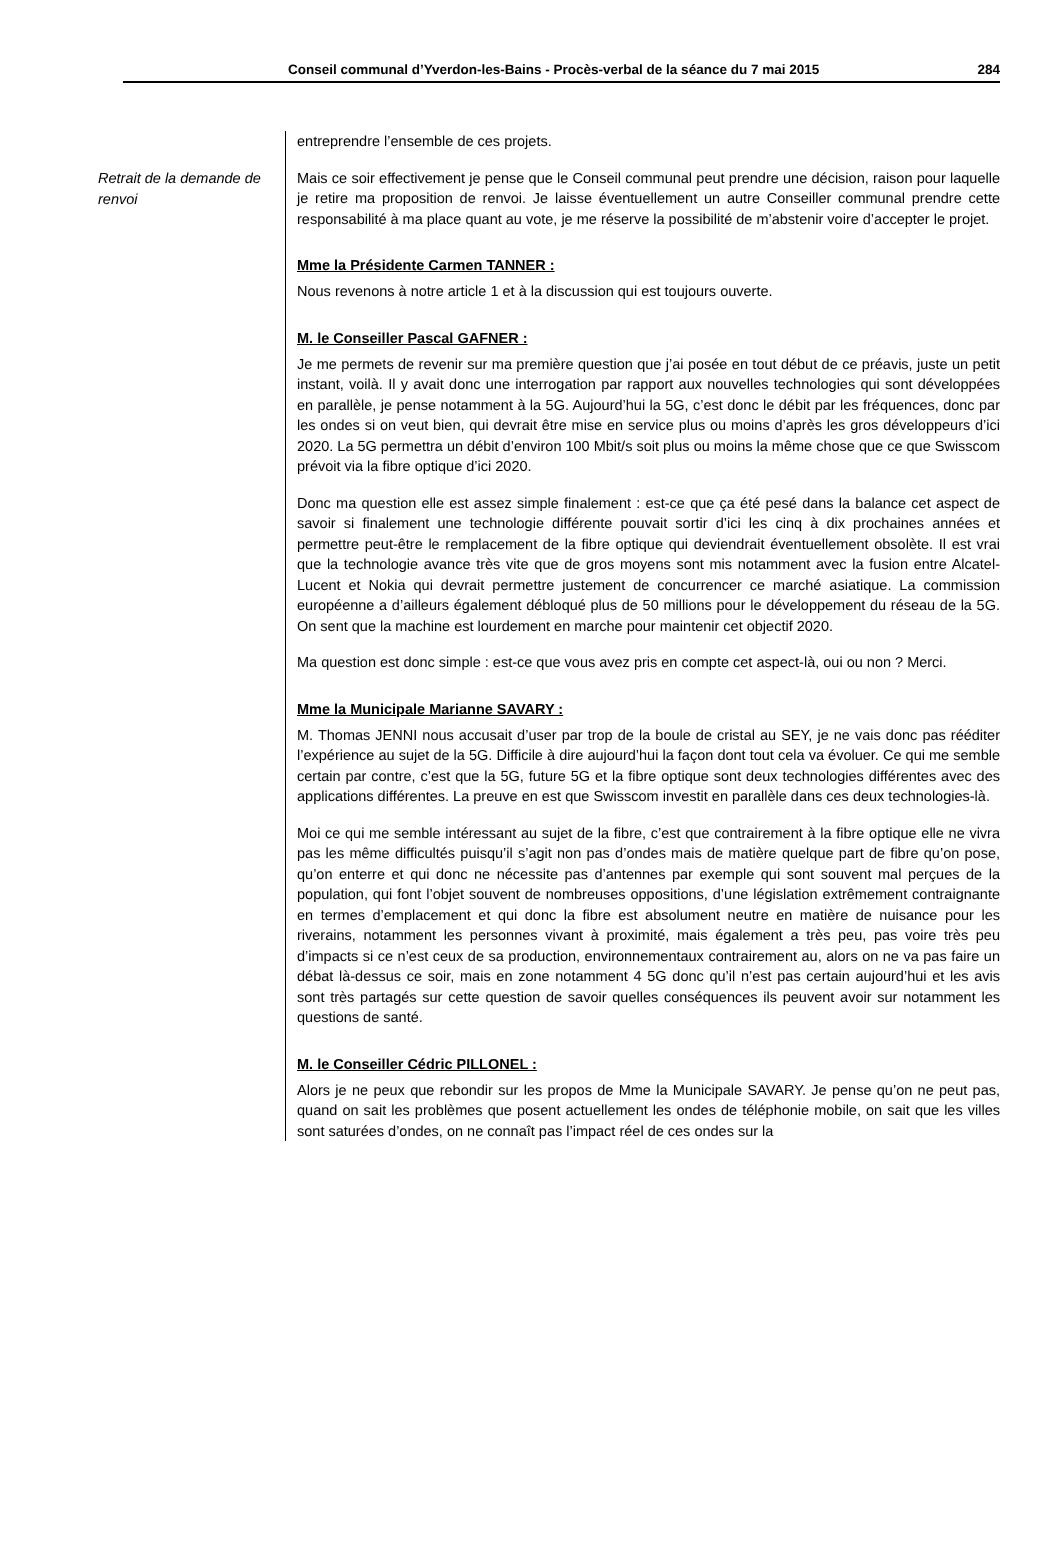Conseil communal d’Yverdon-les-Bains - Procès-verbal de la séance du 7 mai 2015 284
Retrait de la demande de renvoi
entreprendre l’ensemble de ces projets.
Mais ce soir effectivement je pense que le Conseil communal peut prendre une décision, raison pour laquelle je retire ma proposition de renvoi. Je laisse éventuellement un autre Conseiller communal prendre cette responsabilité à ma place quant au vote, je me réserve la possibilité de m’abstenir voire d’accepter le projet.
Mme la Présidente Carmen TANNER :
Nous revenons à notre article 1 et à la discussion qui est toujours ouverte.
M. le Conseiller Pascal GAFNER :
Je me permets de revenir sur ma première question que j’ai posée en tout début de ce préavis, juste un petit instant, voilà. Il y avait donc une interrogation par rapport aux nouvelles technologies qui sont développées en parallèle, je pense notamment à la 5G. Aujourd’hui la 5G, c’est donc le débit par les fréquences, donc par les ondes si on veut bien, qui devrait être mise en service plus ou moins d’après les gros développeurs d’ici 2020. La 5G permettra un débit d’environ 100 Mbit/s soit plus ou moins la même chose que ce que Swisscom prévoit via la fibre optique d’ici 2020.
Donc ma question elle est assez simple finalement : est-ce que ça été pesé dans la balance cet aspect de savoir si finalement une technologie différente pouvait sortir d’ici les cinq à dix prochaines années et permettre peut-être le remplacement de la fibre optique qui deviendrait éventuellement obsolète. Il est vrai que la technologie avance très vite que de gros moyens sont mis notamment avec la fusion entre Alcatel-Lucent et Nokia qui devrait permettre justement de concurrencer ce marché asiatique. La commission européenne a d’ailleurs également débloqué plus de 50 millions pour le développement du réseau de la 5G. On sent que la machine est lourdement en marche pour maintenir cet objectif 2020.
Ma question est donc simple : est-ce que vous avez pris en compte cet aspect-là, oui ou non ? Merci.
Mme la Municipale Marianne SAVARY :
M. Thomas JENNI nous accusait d’user par trop de la boule de cristal au SEY, je ne vais donc pas rééditer l’expérience au sujet de la 5G. Difficile à dire aujourd’hui la façon dont tout cela va évoluer. Ce qui me semble certain par contre, c’est que la 5G, future 5G et la fibre optique sont deux technologies différentes avec des applications différentes. La preuve en est que Swisscom investit en parallèle dans ces deux technologies-là.
Moi ce qui me semble intéressant au sujet de la fibre, c’est que contrairement à la fibre optique elle ne vivra pas les même difficultés puisqu’il s’agit non pas d’ondes mais de matière quelque part de fibre qu’on pose, qu’on enterre et qui donc ne nécessite pas d’antennes par exemple qui sont souvent mal perçues de la population, qui font l’objet souvent de nombreuses oppositions, d’une législation extrêmement contraignante en termes d’emplacement et qui donc la fibre est absolument neutre en matière de nuisance pour les riverains, notamment les personnes vivant à proximité, mais également a très peu, pas voire très peu d’impacts si ce n’est ceux de sa production, environnementaux contrairement au, alors on ne va pas faire un débat là-dessus ce soir, mais en zone notamment 4 5G donc qu’il n’est pas certain aujourd’hui et les avis sont très partagés sur cette question de savoir quelles conséquences ils peuvent avoir sur notamment les questions de santé.
M. le Conseiller Cédric PILLONEL :
Alors je ne peux que rebondir sur les propos de Mme la Municipale SAVARY. Je pense qu’on ne peut pas, quand on sait les problèmes que posent actuellement les ondes de téléphonie mobile, on sait que les villes sont saturées d’ondes, on ne connaît pas l’impact réel de ces ondes sur la